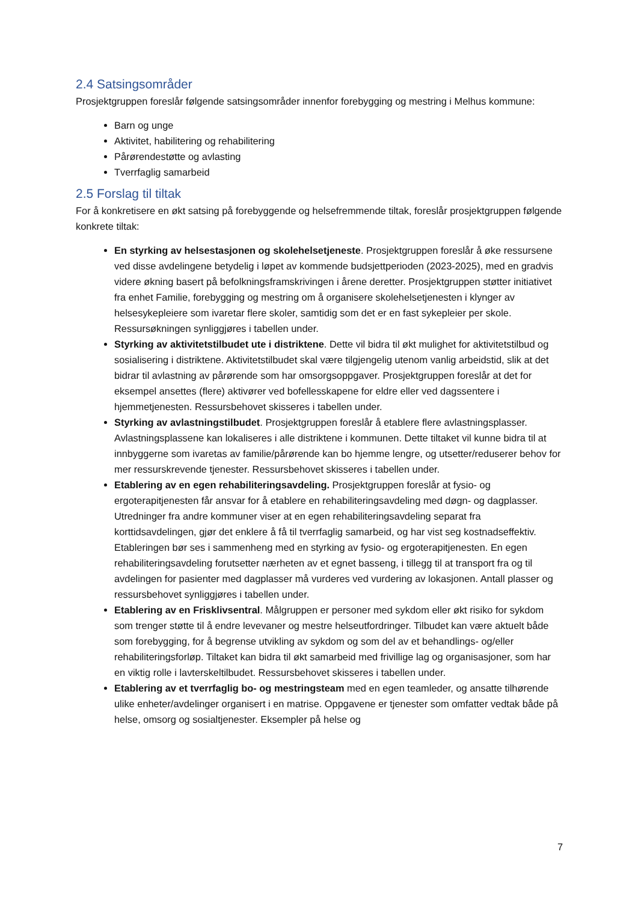2.4 Satsingsområder
Prosjektgruppen foreslår følgende satsingsområder innenfor forebygging og mestring i Melhus kommune:
Barn og unge
Aktivitet, habilitering og rehabilitering
Pårørendestøtte og avlasting
Tverrfaglig samarbeid
2.5 Forslag til tiltak
For å konkretisere en økt satsing på forebyggende og helsefremmende tiltak, foreslår prosjektgruppen følgende konkrete tiltak:
En styrking av helsestasjonen og skolehelsetjeneste. Prosjektgruppen foreslår å øke ressursene ved disse avdelingene betydelig i løpet av kommende budsjettperioden (2023-2025), med en gradvis videre økning basert på befolkningsframskrivingen i årene deretter. Prosjektgruppen støtter initiativet fra enhet Familie, forebygging og mestring om å organisere skolehelsetjenesten i klynger av helsesykepleiere som ivaretar flere skoler, samtidig som det er en fast sykepleier per skole. Ressursøkningen synliggjøres i tabellen under.
Styrking av aktivitetstilbudet ute i distriktene. Dette vil bidra til økt mulighet for aktivitetstilbud og sosialisering i distriktene. Aktivitetstilbudet skal være tilgjengelig utenom vanlig arbeidstid, slik at det bidrar til avlastning av pårørende som har omsorgsoppgaver. Prosjektgruppen foreslår at det for eksempel ansettes (flere) aktivører ved bofellesskapene for eldre eller ved dagssentere i hjemmetjenesten. Ressursbehovet skisseres i tabellen under.
Styrking av avlastningstilbudet. Prosjektgruppen foreslår å etablere flere avlastningsplasser. Avlastningsplassene kan lokaliseres i alle distriktene i kommunen. Dette tiltaket vil kunne bidra til at innbyggerne som ivaretas av familie/pårørende kan bo hjemme lengre, og utsetter/reduserer behov for mer ressurskrevende tjenester. Ressursbehovet skisseres i tabellen under.
Etablering av en egen rehabiliteringsavdeling. Prosjektgruppen foreslår at fysio- og ergoterapitjenesten får ansvar for å etablere en rehabiliteringsavdeling med døgn- og dagplasser. Utredninger fra andre kommuner viser at en egen rehabiliteringsavdeling separat fra korttidsavdelingen, gjør det enklere å få til tverrfaglig samarbeid, og har vist seg kostnadseffektiv. Etableringen bør ses i sammenheng med en styrking av fysio- og ergoterapitjenesten. En egen rehabiliteringsavdeling forutsetter nærheten av et egnet basseng, i tillegg til at transport fra og til avdelingen for pasienter med dagplasser må vurderes ved vurdering av lokasjonen. Antall plasser og ressursbehovet synliggjøres i tabellen under.
Etablering av en Frisklivsentral. Målgruppen er personer med sykdom eller økt risiko for sykdom som trenger støtte til å endre levevaner og mestre helseutfordringer. Tilbudet kan være aktuelt både som forebygging, for å begrense utvikling av sykdom og som del av et behandlings- og/eller rehabiliteringsforløp. Tiltaket kan bidra til økt samarbeid med frivillige lag og organisasjoner, som har en viktig rolle i lavterskeltilbudet. Ressursbehovet skisseres i tabellen under.
Etablering av et tverrfaglig bo- og mestringsteam med en egen teamleder, og ansatte tilhørende ulike enheter/avdelinger organisert i en matrise. Oppgavene er tjenester som omfatter vedtak både på helse, omsorg og sosialtjenester. Eksempler på helse og
7